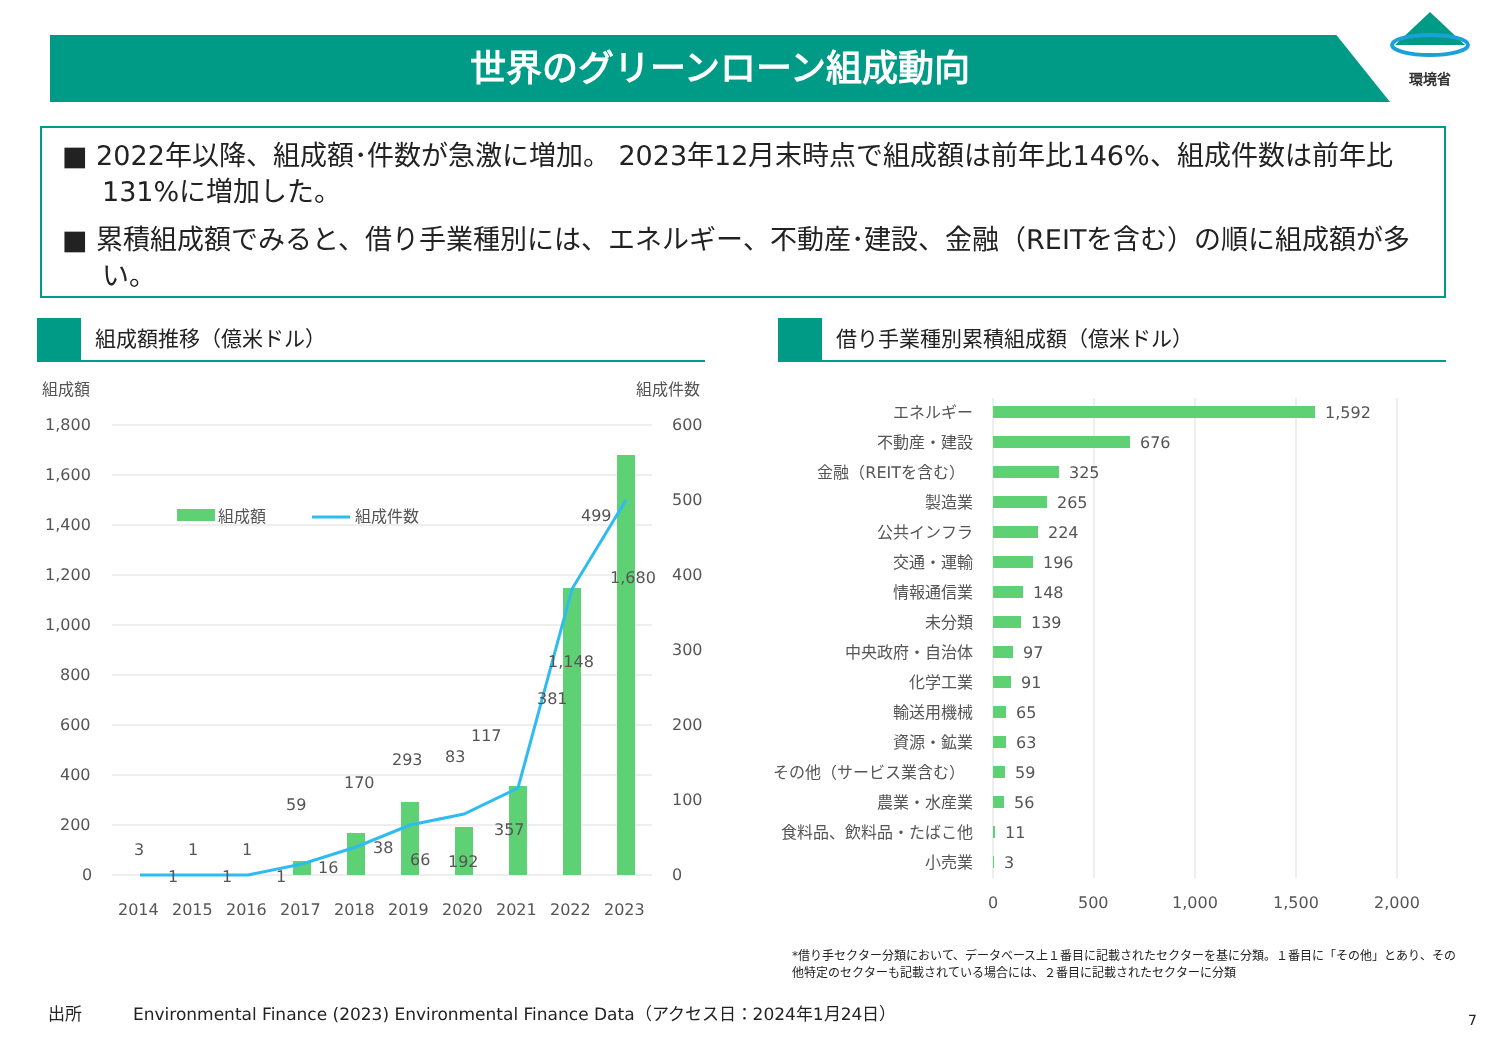世界のグリーンローン組成動向
環境省
■ 2022年以降、組成額･件数が急激に増加。 2023年12月末時点で組成額は前年比146%、組成件数は前年比131%に増加した。
■ 累積組成額でみると、借り手業種別には、エネルギー、不動産･建設、金融（REITを含む）の順に組成額が多い。
組成額推移（億米ドル） 借り手業種別累積組成額（億米ドル）
組成額
組成件数
1,800
1,600
1,400
1,200
1,000
800
600
400
200
0
600
500
400
300
200
100
0
組成額
組成件数
3
1
1
1
1
1
59
16
170
38
293
66
83
192
117
357
381
1,148
499
1,680
2014
2015
2016
2017
2018
2019
2020
2021
2022
2023
エネルギー
不動産・建設
金融（REITを含む）
製造業
公共インフラ
交通・運輸
情報通信業
未分類
中央政府・自治体
化学工業
輸送用機械
資源・鉱業
その他（サービス業含む）
農業・水産業
食料品、飲料品・たばこ他
小売業
1,592
676
325
265
224
196
148
139
97
91
65
63
59
56
11
3
0
500
1,000
1,500
2,000
*借り手セクター分類において、データベース上１番目に記載されたセクターを基に分類。１番目に「その他」とあり、その他特定のセクターも記載されている場合には、２番目に記載されたセクターに分類
出所　　　Environmental Finance (2023) Environmental Finance Data（アクセス日：2024年1月24日）
7